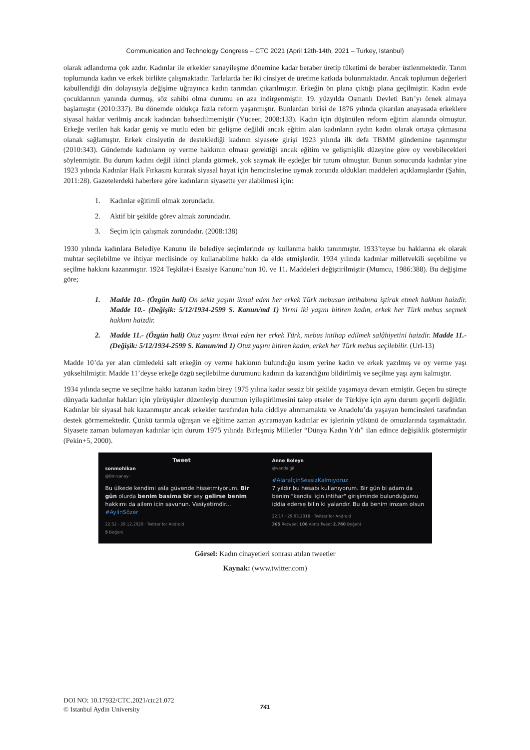Communication and Technology Congress – CTC 2021 (April 12th-14th, 2021 – Turkey, Istanbul)
olarak adlandırma çok azdır. Kadınlar ile erkekler sanayileşme dönemine kadar beraber üretip tüketimi de beraber üstlenmektedir. Tarım toplumunda kadın ve erkek birlikte çalışmaktadır. Tarlalarda her iki cinsiyet de üretime katkıda bulunmaktadır. Ancak toplumun değerleri kabullendiği din dolayısıyla değişime uğrayınca kadın tarımdan çıkarılmıştır. Erkeğin ön plana çıktığı plana geçilmiştir. Kadın evde çocuklarının yanında durmuş, söz sahibi olma durumu en aza indirgenmiştir. 19. yüzyılda Osmanlı Devleti Batı’yı örnek almaya başlamıştır (2010:337). Bu dönemde oldukça fazla reform yaşanmıştır. Bunlardan birisi de 1876 yılında çıkarılan anayasada erkeklere siyasal haklar verilmiş ancak kadından bahsedilmemiştir (Yüceer, 2008:133). Kadın için düşünülen reform eğitim alanında olmuştur. Erkeğe verilen hak kadar geniş ve mutlu eden bir gelişme değildi ancak eğitim alan kadınların aydın kadın olarak ortaya çıkmasına olanak sağlamıştır. Erkek cinsiyetin de desteklediği kadının siyasete girişi 1923 yılında ilk defa TBMM gündemine taşınmıştır (2010:343). Gündemde kadınların oy verme hakkının olması gerektiği ancak eğitim ve gelişmişlik düzeyine göre oy verebilecekleri söylenmiştir. Bu durum kadını değil ikinci planda görmek, yok saymak ile eşdeğer bir tutum olmuştur. Bunun sonucunda kadınlar yine 1923 yılında Kadınlar Halk Fırkasını kurarak siyasal hayat için hemcinslerine uymak zorunda oldukları maddeleri açıklamışlardır (Şahin, 2011:28). Gazetelerdeki haberlere göre kadınların siyasette yer alabilmesi için:
1. Kadınlar eğitimli olmak zorundadır.
2. Aktif bir şekilde görev almak zorundadır.
3. Seçim için çalışmak zorundadır. (2008:138)
1930 yılında kadınlara Belediye Kanunu ile belediye seçimlerinde oy kullanma hakkı tanınmıştır. 1933’teyse bu haklarına ek olarak muhtar seçilebilme ve ihtiyar meclisinde oy kullanabilme hakkı da elde etmişlerdir. 1934 yılında kadınlar milletvekili seçebilme ve seçilme hakkını kazanmıştır. 1924 Teşkilat-i Esasiye Kanunu’nun 10. ve 11. Maddeleri değiştirilmiştir (Mumcu, 1986:388). Bu değişime göre;
1. Madde 10.- (Özgün hali) On sekiz yaşını ikmal eden her erkek Türk mebusan intihabına iştirak etmek hakkını haizdir. Madde 10.- (Değişik: 5/12/1934-2599 S. Kanun/md 1) Yirmi iki yaşını bitiren kadın, erkek her Türk mebus seçmek hakkını haizdir.
2. Madde 11.- (Özgün hali) Otuz yaşını ikmal eden her erkek Türk, mebus intihap edilmek salâhiyetini haizdir. Madde 11.- (Değişik: 5/12/1934-2599 S. Kanun/md 1) Otuz yaşını bitiren kadın, erkek her Türk mebus seçilebilir. (Url-13)
Madde 10’da yer alan cümledeki salt erkeğin oy verme hakkının bulunduğu kısım yerine kadın ve erkek yazılmış ve oy verme yaşı yükseltilmiştir. Madde 11’deyse erkeğe özgü seçilebilme durumunu kadının da kazandığını bildirilmiş ve seçilme yaşı aynı kalmıştır.
1934 yılında seçme ve seçilme hakkı kazanan kadın birey 1975 yılına kadar sessiz bir şekilde yaşamaya devam etmiştir. Geçen bu süreçte dünyada kadınlar hakları için yürüyüşler düzenleyip durumun iyileştirilmesini talep etseler de Türkiye için aynı durum geçerli değildir. Kadınlar bir siyasal hak kazanmıştır ancak erkekler tarafından hala ciddiye alınmamakta ve Anadolu’da yaşayan hemcinsleri tarafından destek görmemektedir. Çünkü tarımla uğraşan ve eğitime zaman ayıramayan kadınlar ev işlerinin yükünü de omuzlarında taşımaktadır. Siyasete zaman bulamayan kadınlar için durum 1975 yılında Birleşmiş Milletler “Dünya Kadın Yılı” ilan edince değişiklik göstermiştir (Pekin+5, 2000).
Tweet
sonmohikan
@Binisanayi
Bu ülkede kendimi asla güvende hissetmiyorum. Bir gün olurda benim basima bir sey gelirse benim hakkımı da ailem icin savunun. Vasiyetimdir... #AylinSözer
22:52 · 29.12.2020 · Twitter for Android
5 Beğeni
Anne Boleyn
@vandalgil
#AlaraİçinSessizKalmıyoruz
7 yıldır bu hesabı kullanıyorum. Bir gün bi adam da benim "kendisi için intihar" girişiminde bulunduğumu iddia ederse bilin ki yalandır. Bu da benim imzam olsun
22:17 · 29.03.2018 · Twitter for Android
365 Retweet 106 Alıntı Tweet 2.760 Beğeni
Görsel: Kadın cinayetleri sonrası atılan tweetler
Kaynak: (www.twitter.com)
DOI NO: 10.17932/CTC.2021/ctc21.072
© Istanbul Aydin University
741